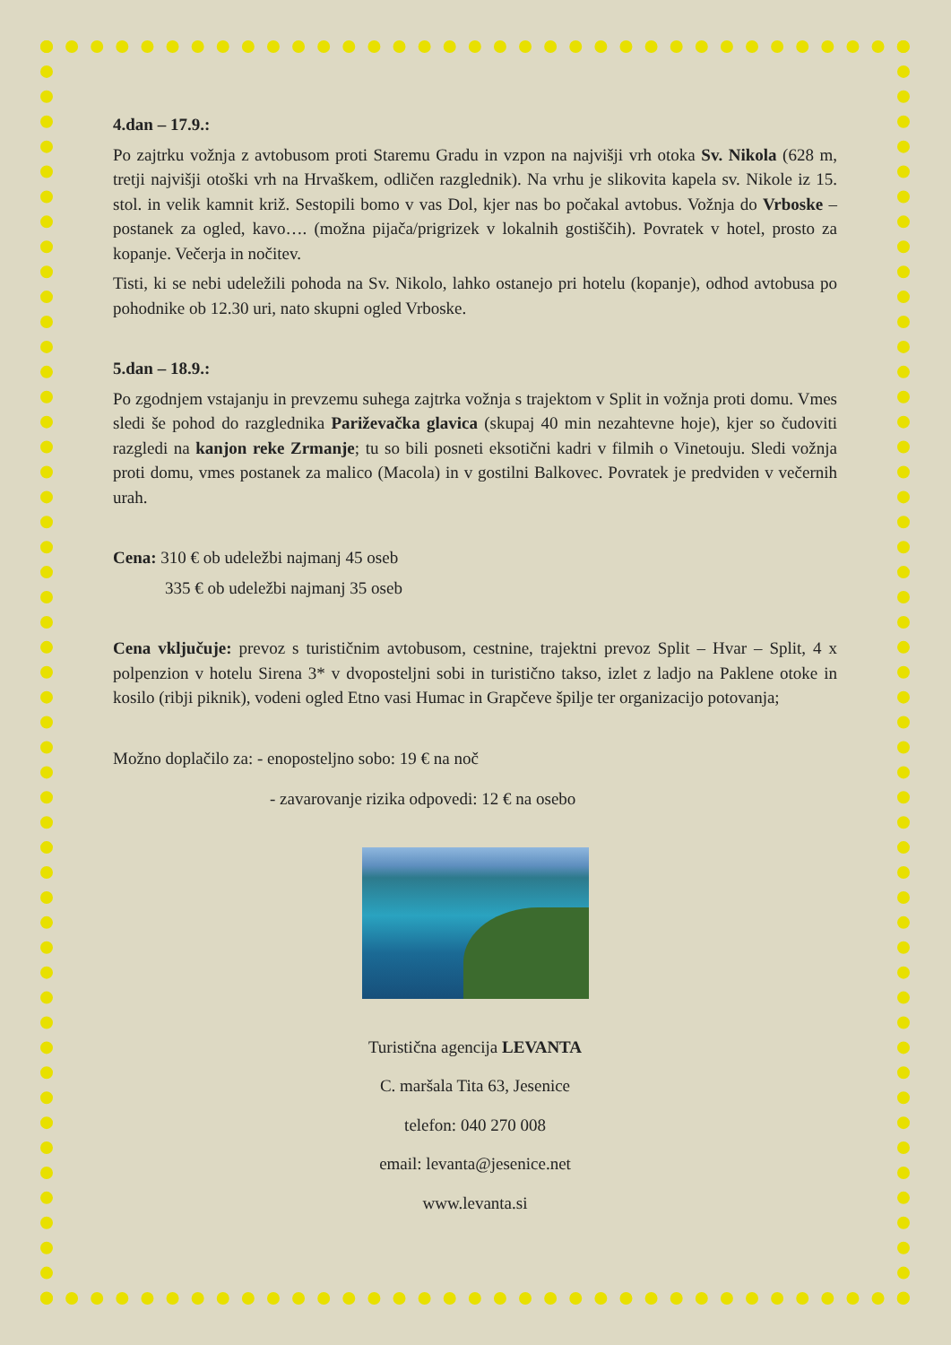4.dan – 17.9.:
Po zajtrku vožnja z avtobusom proti Staremu Gradu in vzpon na najvišji vrh otoka Sv. Nikola (628 m, tretji najvišji otoški vrh na Hrvaškem, odličen razglednik). Na vrhu je slikovita kapela sv. Nikole iz 15. stol. in velik kamnit križ. Sestopili bomo v vas Dol, kjer nas bo počakal avtobus. Vožnja do Vrboske – postanek za ogled, kavo…. (možna pijača/prigrizek v lokalnih gostiščih). Povratek v hotel, prosto za kopanje. Večerja in nočitev.
Tisti, ki se nebi udeležili pohoda na Sv. Nikolo, lahko ostanejo pri hotelu (kopanje), odhod avtobusa po pohodnike ob 12.30 uri, nato skupni ogled Vrboske.
5.dan – 18.9.:
Po zgodnjem vstajanju in prevzemu suhega zajtrka vožnja s trajektom v Split in vožnja proti domu. Vmes sledi še pohod do razglednika Pariževačka glavica (skupaj 40 min nezahtevne hoje), kjer so čudoviti razgledi na kanjon reke Zrmanje; tu so bili posneti eksotični kadri v filmih o Vinetouju. Sledi vožnja proti domu, vmes postanek za malico (Macola) in v gostilni Balkovec. Povratek je predviden v večernih urah.
Cena: 310 € ob udeležbi najmanj 45 oseb
335 € ob udeležbi najmanj 35 oseb
Cena vključuje: prevoz s turističnim avtobusom, cestnine, trajektni prevoz Split – Hvar – Split, 4 x polpenzion v hotelu Sirena 3* v dvoposteljni sobi in turistično takso, izlet z ladjo na Paklene otoke in kosilo (ribji piknik), vodeni ogled Etno vasi Humac in Grapčeve špilje ter organizacijo potovanja;
Možno doplačilo za: - enoposteljno sobo: 19 € na noč
- zavarovanje rizika odpovedi: 12 € na osebo
Turistična agencija LEVANTA
C. maršala Tita 63, Jesenice
telefon: 040 270 008
email: levanta@jesenice.net
www.levanta.si